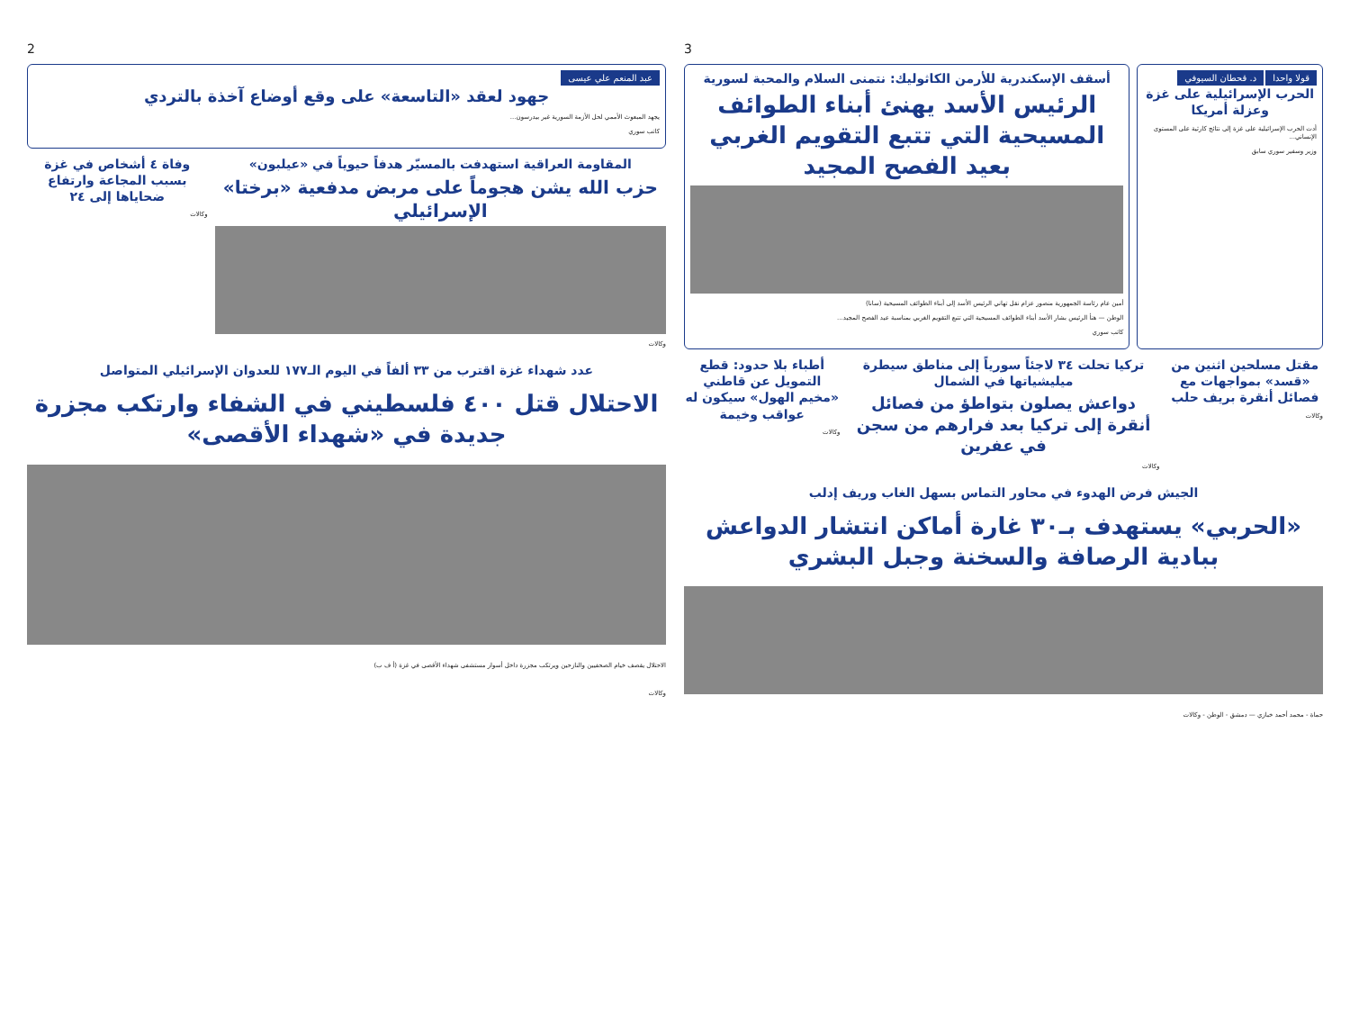3
قولا واحدا د. قحطان السيوفي
الحرب الإسرائيلية على غزة وعزلة أمريكا
أدت الحرب الإسرائيلية على غزة إلى نتائج كارثية على المستوى الإنساني...
وزير وسفير سوري سابق
أسقف الإسكندرية للأرمن الكاثوليك: نتمنى السلام والمحبة لسورية
الرئيس الأسد يهنئ أبناء الطوائف المسيحية التي تتبع التقويم الغربي بعيد الفصح المجيد
أمين عام رئاسة الجمهورية منصور عزام نقل تهاني الرئيس الأسد إلى أبناء الطوائف المسيحية (سانا)
الوطن — هنأ الرئيس بشار الأسد أبناء الطوائف المسيحية التي تتبع التقويم الغربي بمناسبة عيد الفصح المجيد...
كاتب سوري
مقتل مسلحين اثنين من «قسد» بمواجهات مع فصائل أنقرة بريف حلب
وكالات
تركيا تحلت ٣٤ لاجئاً سورياً إلى مناطق سيطرة ميليشياتها في الشمال
دواعش يصلون بتواطؤ من فصائل أنقرة إلى تركيا بعد فرارهم من سجن في عفرين
وكالات
أطباء بلا حدود: قطع التمويل عن قاطني «مخيم الهول» سيكون له عواقب وخيمة
وكالات
الجيش فرض الهدوء في محاور التماس بسهل الغاب وريف إدلب
«الحربي» يستهدف بـ٣٠ غارة أماكن انتشار الدواعش ببادية الرصافة والسخنة وجبل البشري
حماة - محمد أحمد خبازي — دمشق - الوطن - وكالات
2
عبد المنعم علي عيسى
جهود لعقد «التاسعة» على وقع أوضاع آخذة بالتردي
يجهد المبعوث الأممي لحل الأزمة السورية غير بيدرسون...
كاتب سوري
المقاومة العراقية استهدفت بالمسيّر هدفاً حيوياً في «عيلبون»
حزب الله يشن هجوماً على مربض مدفعية «برختا» الإسرائيلي
وكالات
وفاة ٤ أشخاص في غزة بسبب المجاعة وارتفاع ضحاياها إلى ٢٤
وكالات
عدد شهداء غزة اقترب من ٣٣ ألفاً في اليوم الـ١٧٧ للعدوان الإسرائيلي المتواصل
الاحتلال قتل ٤٠٠ فلسطيني في الشفاء وارتكب مجزرة جديدة في «شهداء الأقصى»
الاحتلال يقصف خيام الصحفيين والنازحين ويرتكب مجزرة داخل أسوار مستشفى شهداء الأقصى في غزة (أ ف ب)
وكالات